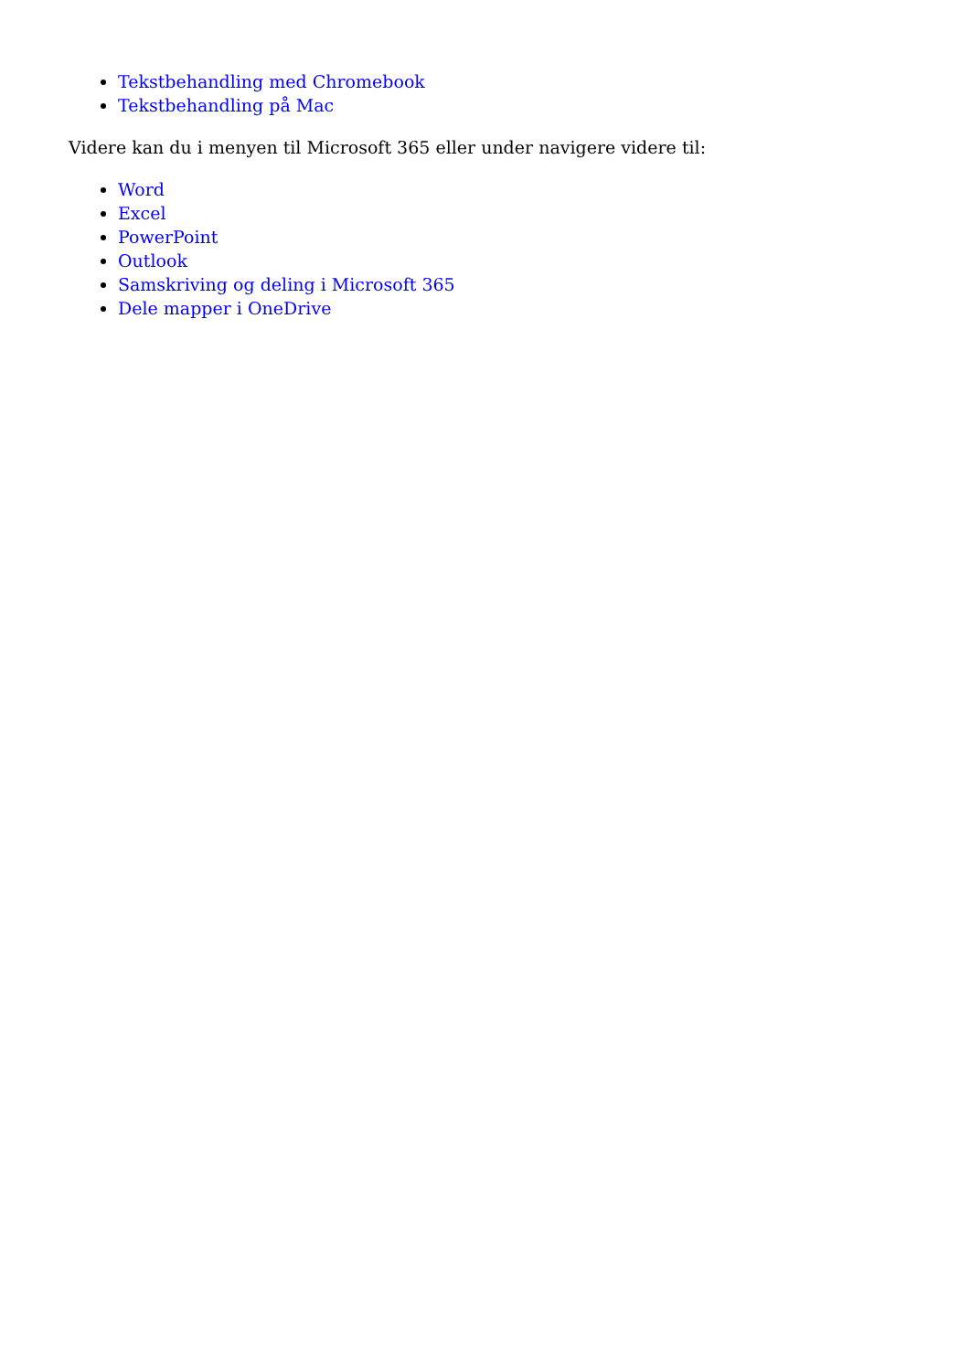Tekstbehandling med Chromebook
Tekstbehandling på Mac
Videre kan du i menyen til Microsoft 365 eller under navigere videre til:
Word
Excel
PowerPoint
Outlook
Samskriving og deling i Microsoft 365
Dele mapper i OneDrive